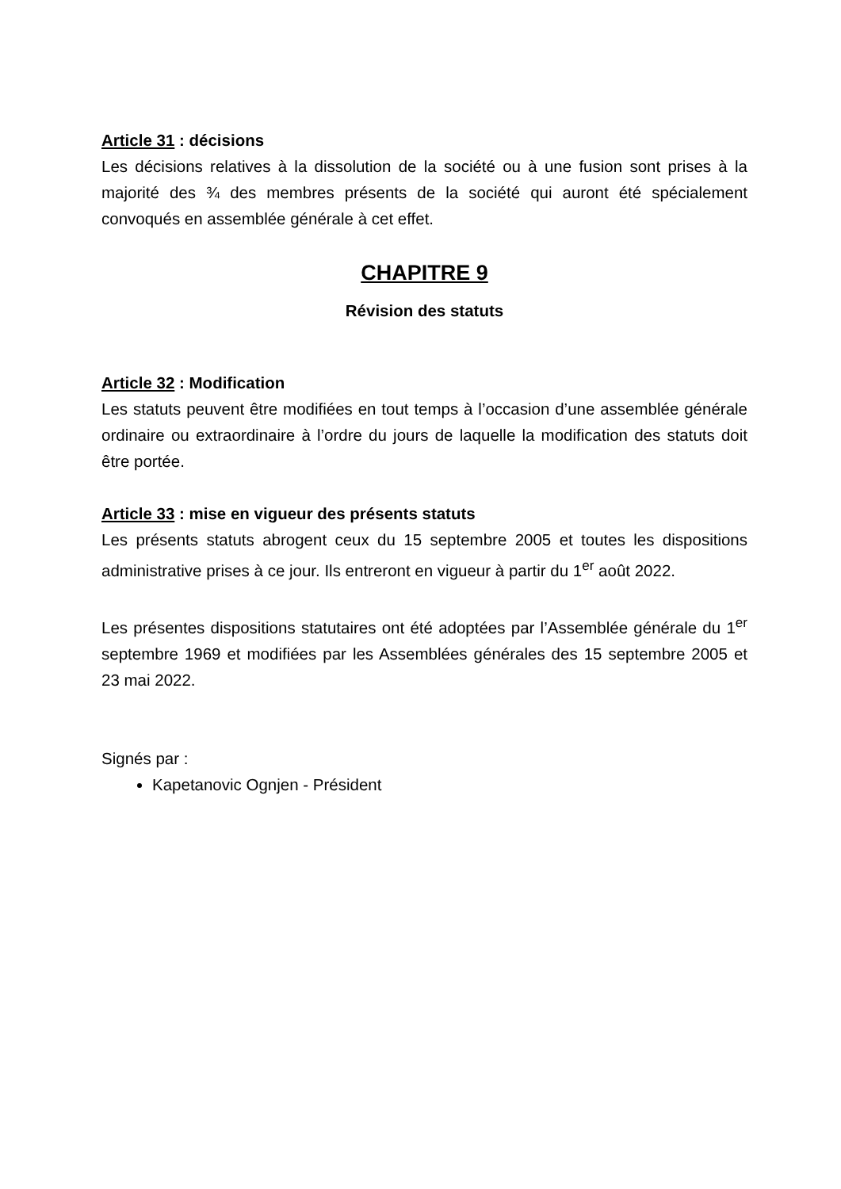Article 31 : décisions
Les décisions relatives à la dissolution de la société ou à une fusion sont prises à la majorité des ¾ des membres présents de la société qui auront été spécialement convoqués en assemblée générale à cet effet.
CHAPITRE 9
Révision des statuts
Article 32 : Modification
Les statuts peuvent être modifiées en tout temps à l’occasion d’une assemblée générale ordinaire ou extraordinaire à l’ordre du jours de laquelle la modification des statuts doit être portée.
Article 33 : mise en vigueur des présents statuts
Les présents statuts abrogent ceux du 15 septembre 2005 et toutes les dispositions administrative prises à ce jour. Ils entreront en vigueur à partir du 1<sup>er</sup> août 2022.
Les présentes dispositions statutaires ont été adoptées par l’Assemblée générale du 1<sup>er</sup> septembre 1969 et modifiées par les Assemblées générales des 15 septembre 2005 et 23 mai 2022.
Signés par :
Kapetanovic Ognjen - Président